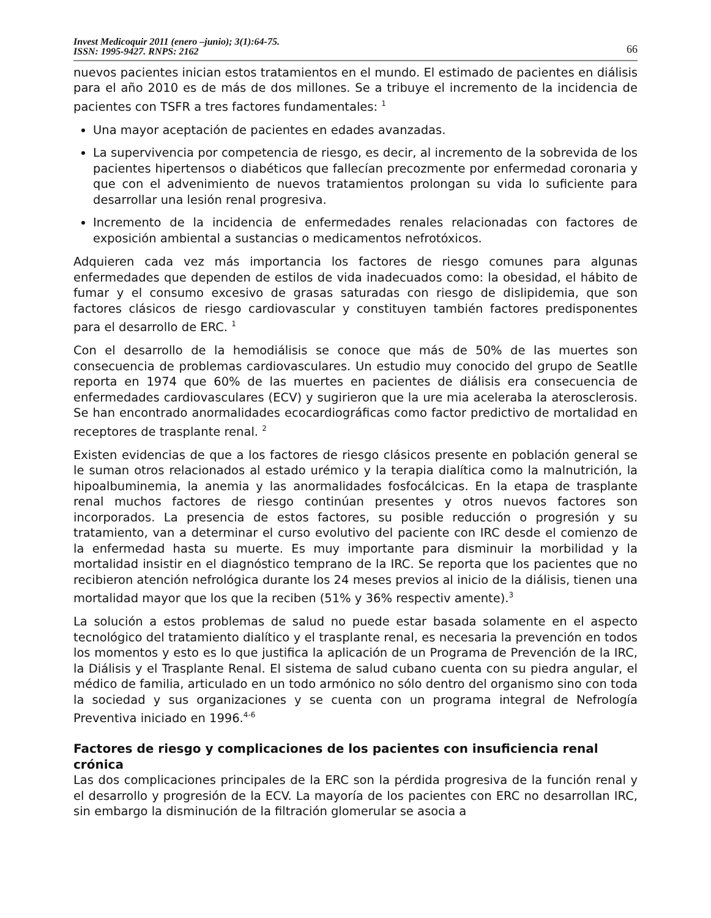Invest Medicoquir 2011 (enero –junio); 3(1):64-75.
ISSN: 1995-9427. RNPS: 2162
66
nuevos pacientes inician estos tratamientos en el mundo. El estimado de pacientes en diálisis para el año 2010 es de más de dos millones. Se a tribuye el incremento de la incidencia de pacientes con TSFR a tres factores fundamentales: <sup>1</sup>
Una mayor aceptación de pacientes en edades avanzadas.
La supervivencia por competencia de riesgo, es decir, al incremento de la sobrevida de los pacientes hipertensos o diabéticos que fallecían precozmente por enfermedad coronaria y que con el advenimiento de nuevos tratamientos prolongan su vida lo suficiente para desarrollar una lesión renal progresiva.
Incremento de la incidencia de enfermedades renales relacionadas con factores de exposición ambiental a sustancias o medicamentos nefrotóxicos.
Adquieren cada vez más importancia los factores de riesgo comunes para algunas enfermedades que dependen de estilos de vida inadecuados como: la obesidad, el hábito de fumar y el consumo excesivo de grasas saturadas con riesgo de dislipidemia, que son factores clásicos de riesgo cardiovascular y constituyen también factores predisponentes para el desarrollo de ERC. <sup>1</sup>
Con el desarrollo de la hemodiálisis se conoce que más de 50% de las muertes son consecuencia de problemas cardiovasculares. Un estudio muy conocido del grupo de Seatlle reporta en 1974 que 60% de las muertes en pacientes de diálisis era consecuencia de enfermedades cardiovasculares (ECV) y sugirieron que la ure mia aceleraba la aterosclerosis. Se han encontrado anormalidades ecocardiográficas como factor predictivo de mortalidad en receptores de trasplante renal. <sup>2</sup>
Existen evidencias de que a los factores de riesgo clásicos presente en población general se le suman otros relacionados al estado urémico y la terapia dialítica como la malnutrición, la hipoalbuminemia, la anemia y las anormalidades fosfocálcicas. En la etapa de trasplante renal muchos factores de riesgo continúan presentes y otros nuevos factores son incorporados. La presencia de estos factores, su posible reducción o progresión y su tratamiento, van a determinar el curso evolutivo del paciente con IRC desde el comienzo de la enfermedad hasta su muerte. Es muy importante para disminuir la morbilidad y la mortalidad insistir en el diagnóstico temprano de la IRC. Se reporta que los pacientes que no recibieron atención nefrológica durante los 24 meses previos al inicio de la diálisis, tienen una mortalidad mayor que los que la reciben (51% y 36% respectiv amente).<sup>3</sup>
La solución a estos problemas de salud no puede estar basada solamente en el aspecto tecnológico del tratamiento dialítico y el trasplante renal, es necesaria la prevención en todos los momentos y esto es lo que justifica la aplicación de un Programa de Prevención de la IRC, la Diálisis y el Trasplante Renal. El sistema de salud cubano cuenta con su piedra angular, el médico de familia, articulado en un todo armónico no sólo dentro del organismo sino con toda la sociedad y sus organizaciones y se cuenta con un programa integral de Nefrología Preventiva iniciado en 1996.<sup>4-6</sup>
Factores de riesgo y complicaciones de los pacientes con insuficiencia renal crónica
Las dos complicaciones principales de la ERC son la pérdida progresiva de la función renal y el desarrollo y progresión de la ECV. La mayoría de los pacientes con ERC no desarrollan IRC, sin embargo la disminución de la filtración glomerular se asocia a